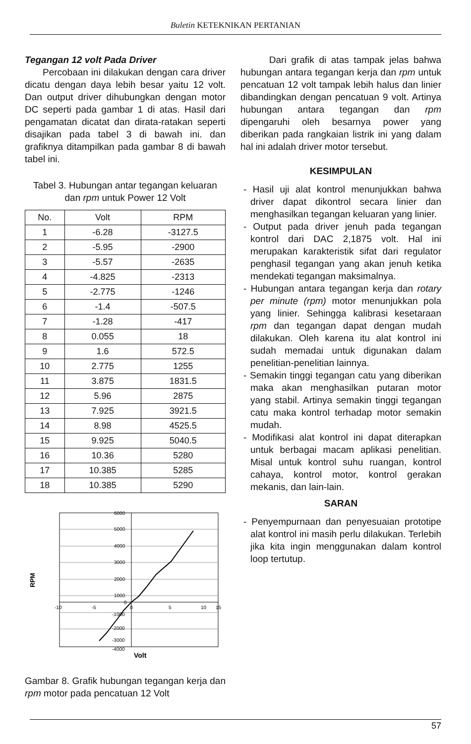Buletin KETEKNIKAN PERTANIAN
Tegangan 12 volt Pada Driver
Percobaan ini dilakukan dengan cara driver dicatu dengan daya lebih besar yaitu 12 volt. Dan output driver dihubungkan dengan motor DC seperti pada gambar 1 di atas. Hasil dari pengamatan dicatat dan dirata-ratakan seperti disajikan pada tabel 3 di bawah ini. dan grafiknya ditampilkan pada gambar 8 di bawah tabel ini.
Tabel 3. Hubungan antar tegangan keluaran dan rpm untuk Power 12 Volt
| No. | Volt | RPM |
| --- | --- | --- |
| 1 | -6.28 | -3127.5 |
| 2 | -5.95 | -2900 |
| 3 | -5.57 | -2635 |
| 4 | -4.825 | -2313 |
| 5 | -2.775 | -1246 |
| 6 | -1.4 | -507.5 |
| 7 | -1.28 | -417 |
| 8 | 0.055 | 18 |
| 9 | 1.6 | 572.5 |
| 10 | 2.775 | 1255 |
| 11 | 3.875 | 1831.5 |
| 12 | 5.96 | 2875 |
| 13 | 7.925 | 3921.5 |
| 14 | 8.98 | 4525.5 |
| 15 | 9.925 | 5040.5 |
| 16 | 10.36 | 5280 |
| 17 | 10.385 | 5285 |
| 18 | 10.385 | 5290 |
6000
5000
4000
3000
2000
1000
0
-10
-5
0
5
10
15
-1000
-2000
-3000
-4000
RPM
Volt
Gambar 8. Grafik hubungan tegangan kerja dan rpm motor pada pencatuan 12 Volt
Dari grafik di atas tampak jelas bahwa hubungan antara tegangan kerja dan rpm untuk pencatuan 12 volt tampak lebih halus dan linier dibandingkan dengan pencatuan 9 volt. Artinya hubungan antara tegangan dan rpm dipengaruhi oleh besarnya power yang diberikan pada rangkaian listrik ini yang dalam hal ini adalah driver motor tersebut.
KESIMPULAN
- Hasil uji alat kontrol menunjukkan bahwa driver dapat dikontrol secara linier dan menghasilkan tegangan keluaran yang linier.
- Output pada driver jenuh pada tegangan kontrol dari DAC 2,1875 volt. Hal ini merupakan karakteristik sifat dari regulator penghasil tegangan yang akan jenuh ketika mendekati tegangan maksimalnya.
- Hubungan antara tegangan kerja dan rotary per minute (rpm) motor menunjukkan pola yang linier. Sehingga kalibrasi kesetaraan rpm dan tegangan dapat dengan mudah dilakukan. Oleh karena itu alat kontrol ini sudah memadai untuk digunakan dalam penelitian-penelitian lainnya.
- Semakin tinggi tegangan catu yang diberikan maka akan menghasilkan putaran motor yang stabil. Artinya semakin tinggi tegangan catu maka kontrol terhadap motor semakin mudah.
- Modifikasi alat kontrol ini dapat diterapkan untuk berbagai macam aplikasi penelitian. Misal untuk kontrol suhu ruangan, kontrol cahaya, kontrol motor, kontrol gerakan mekanis, dan lain-lain.
SARAN
- Penyempurnaan dan penyesuaian prototipe alat kontrol ini masih perlu dilakukan. Terlebih jika kita ingin menggunakan dalam kontrol loop tertutup.
57